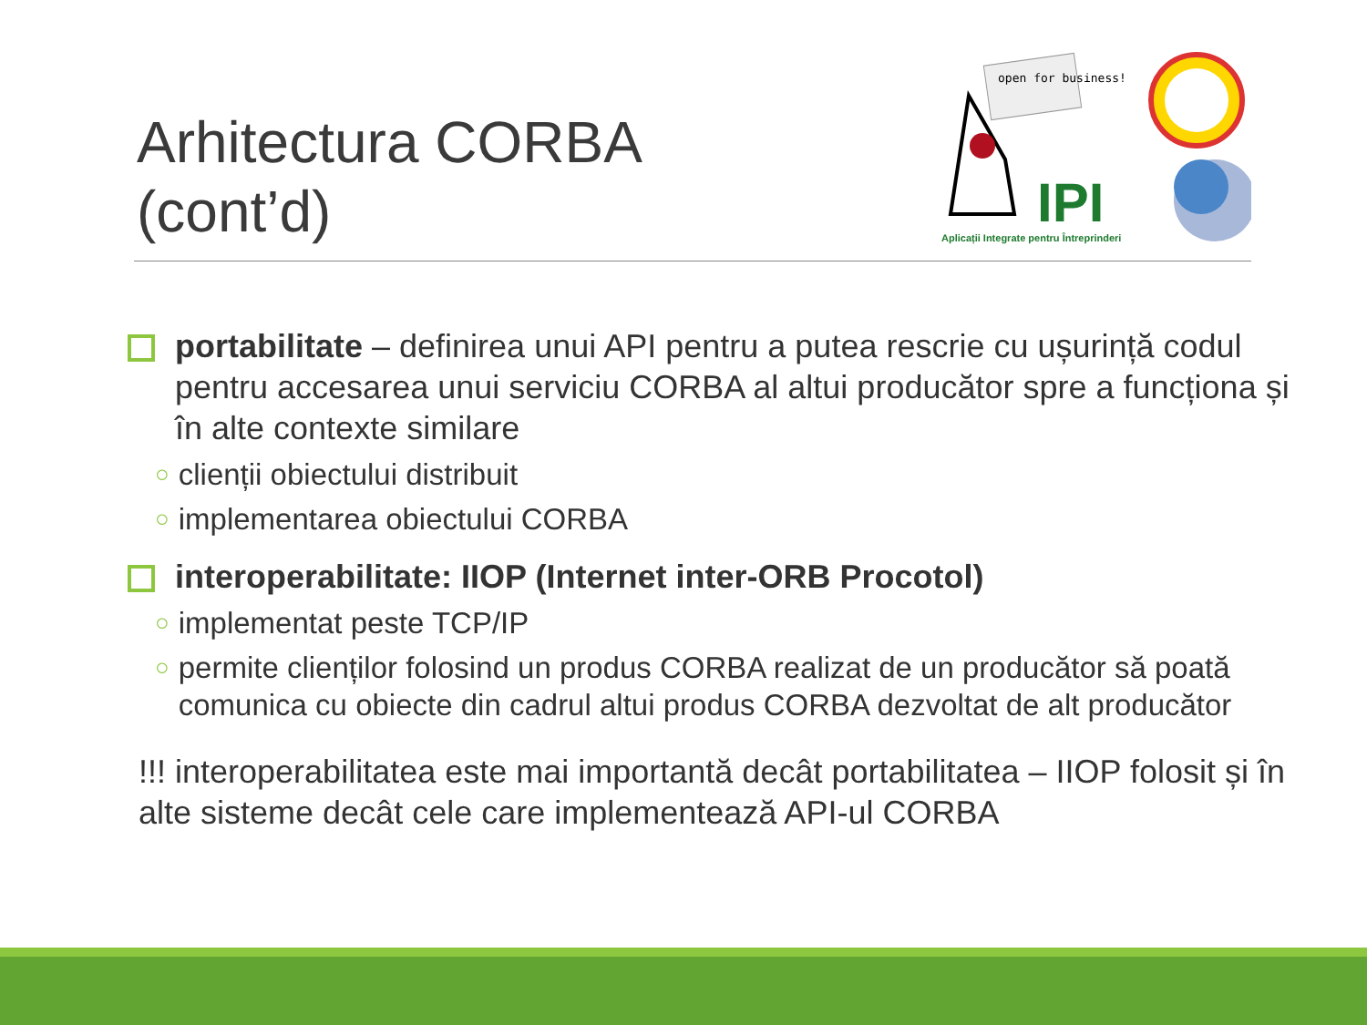Arhitectura CORBA
(cont’d)
open for business!
IPI
Aplicații Integrate pentru Întreprinderi
portabilitate – definirea unui API pentru a putea rescrie cu ușurință codul pentru accesarea unui serviciu CORBA al altui producător spre a funcționa și în alte contexte similare
○
clienții obiectului distribuit
○
implementarea obiectului CORBA
interoperabilitate: IIOP (Internet inter-ORB Procotol)
○
implementat peste TCP/IP
○
permite clienților folosind un produs CORBA realizat de un producător să poată comunica cu obiecte din cadrul altui produs CORBA dezvoltat de alt producător
!!! interoperabilitatea este mai importantă decât portabilitatea – IIOP folosit și în alte sisteme decât cele care implementează API-ul CORBA